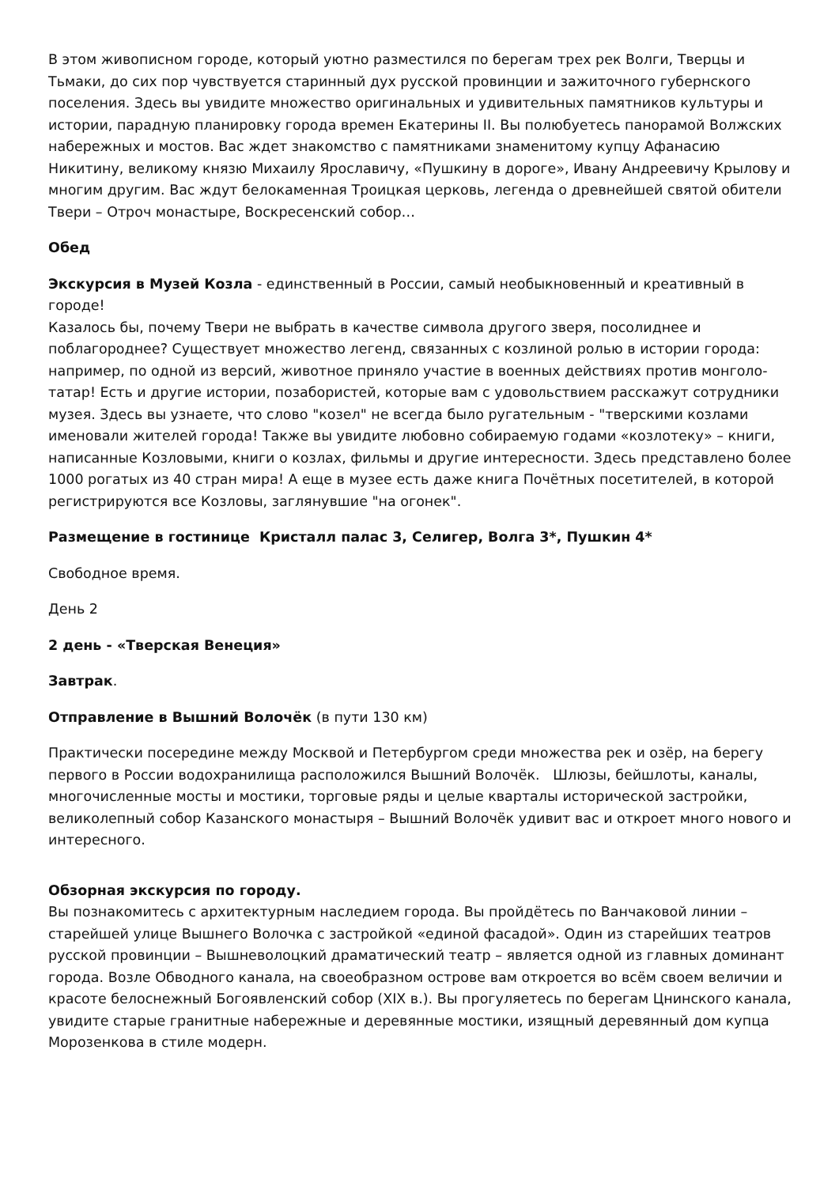В этом живописном городе, который уютно разместился по берегам трех рек Волги, Тверцы и Тьмаки, до сих пор чувствуется старинный дух русской провинции и зажиточного губернского поселения. Здесь вы увидите множество оригинальных и удивительных памятников культуры и истории, парадную планировку города времен Екатерины II. Вы полюбуетесь панорамой Волжских набережных и мостов. Вас ждет знакомство с памятниками знаменитому купцу Афанасию Никитину, великому князю Михаилу Ярославичу, «Пушкину в дороге», Ивану Андреевичу Крылову и многим другим. Вас ждут белокаменная Троицкая церковь, легенда о древнейшей святой обители Твери – Отроч монастыре, Воскресенский собор…
Обед
Экскурсия в Музей Козла - единственный в России, самый необыкновенный и креативный в городе!
Казалось бы, почему Твери не выбрать в качестве символа другого зверя, посолиднее и поблагороднее? Существует множество легенд, связанных с козлиной ролью в истории города: например, по одной из версий, животное приняло участие в военных действиях против монголо-татар! Есть и другие истории, позабористей, которые вам с удовольствием расскажут сотрудники музея. Здесь вы узнаете, что слово "козел" не всегда было ругательным - "тверскими козлами именовали жителей города! Также вы увидите любовно собираемую годами «козлотеку» – книги, написанные Козловыми, книги о козлах, фильмы и другие интересности. Здесь представлено более 1000 рогатых из 40 стран мира! А еще в музее есть даже книга Почётных посетителей, в которой регистрируются все Козловы, заглянувшие "на огонек".
Размещение в гостинице Кристалл палас 3, Селигер, Волга 3*, Пушкин 4*
Свободное время.
День 2
2 день - «Тверская Венеция»
Завтрак.
Отправление в Вышний Волочёк (в пути 130 км)
Практически посередине между Москвой и Петербургом среди множества рек и озёр, на берегу первого в России водохранилища расположился Вышний Волочёк. Шлюзы, бейшлоты, каналы, многочисленные мосты и мостики, торговые ряды и целые кварталы исторической застройки, великолепный собор Казанского монастыря – Вышний Волочёк удивит вас и откроет много нового и интересного.
Обзорная экскурсия по городу.
Вы познакомитесь с архитектурным наследием города. Вы пройдётесь по Ванчаковой линии – старейшей улице Вышнего Волочка с застройкой «единой фасадой». Один из старейших театров русской провинции – Вышневолоцкий драматический театр – является одной из главных доминант города. Возле Обводного канала, на своеобразном острове вам откроется во всём своем величии и красоте белоснежный Богоявленский собор (XIX в.). Вы прогуляетесь по берегам Цнинского канала, увидите старые гранитные набережные и деревянные мостики, изящный деревянный дом купца Морозенкова в стиле модерн.